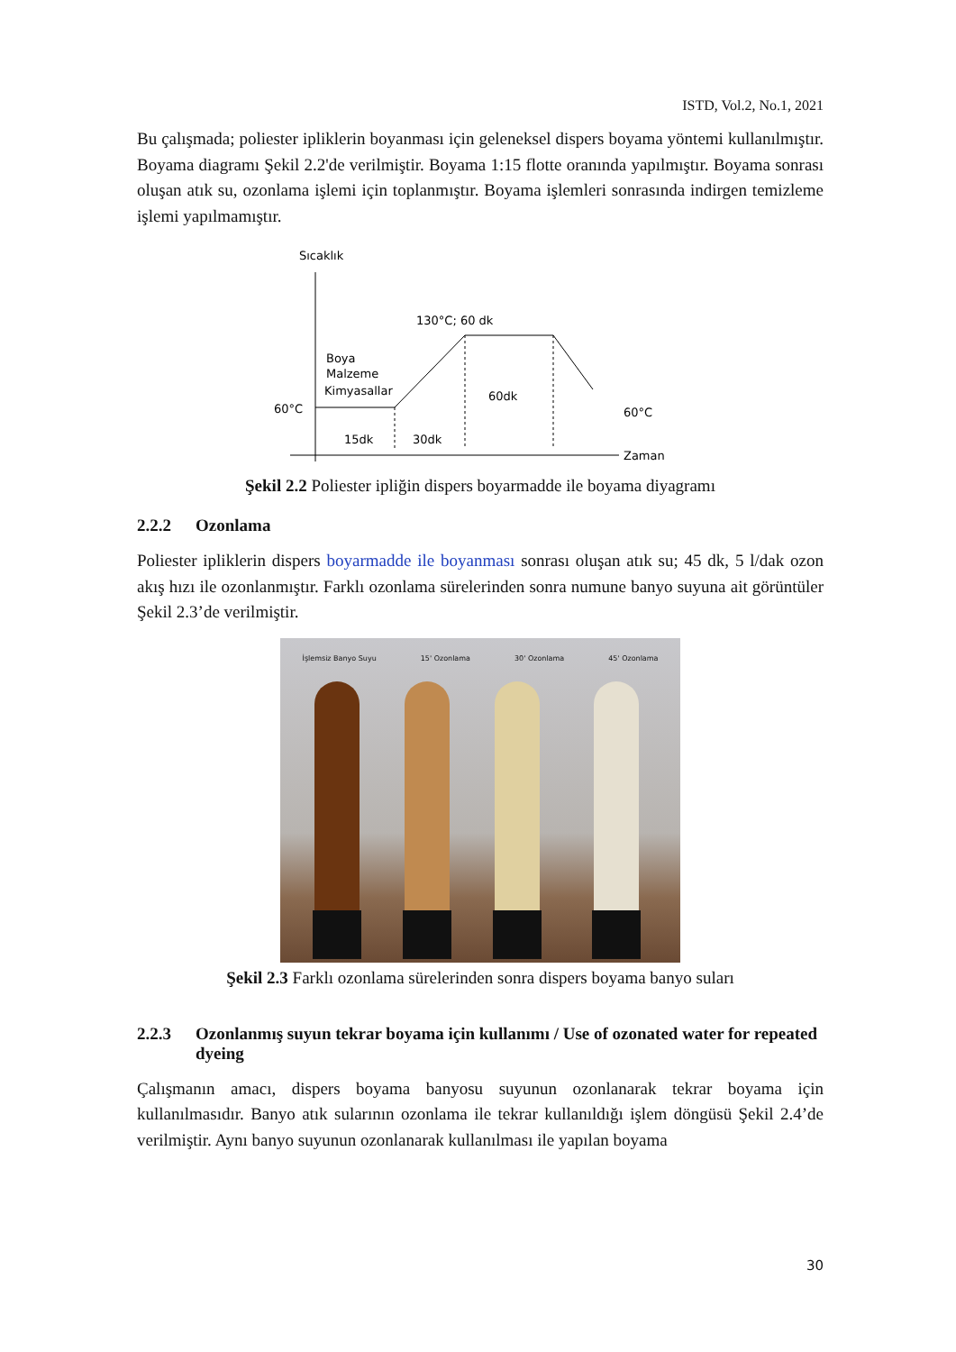ISTD, Vol.2, No.1, 2021
Bu çalışmada; poliester ipliklerin boyanması için geleneksel dispers boyama yöntemi kullanılmıştır. Boyama diagramı Şekil 2.2'de verilmiştir. Boyama 1:15 flotte oranında yapılmıştır. Boyama sonrası oluşan atık su, ozonlama işlemi için toplanmıştır. Boyama işlemleri sonrasında indirgen temizleme işlemi yapılmamıştır.
Sıcaklık
Zaman
130°C; 60 dk
Boya
Malzeme
Kimyasallar
60°C
60°C
15dk
30dk
60dk
Şekil 2.2 Poliester ipliğin dispers boyarmadde ile boyama diyagramı
2.2.2 Ozonlama
Poliester ipliklerin dispers boyarmadde ile boyanması sonrası oluşan atık su; 45 dk, 5 l/dak ozon akış hızı ile ozonlanmıştır. Farklı ozonlama sürelerinden sonra numune banyo suyuna ait görüntüler Şekil 2.3’de verilmiştir.
İşlemsiz Banyo Suyu 15' Ozonlama 30' Ozonlama 45' Ozonlama
Şekil 2.3 Farklı ozonlama sürelerinden sonra dispers boyama banyo suları
2.2.3 Ozonlanmış suyun tekrar boyama için kullanımı / Use of ozonated water for repeated dyeing
Çalışmanın amacı, dispers boyama banyosu suyunun ozonlanarak tekrar boyama için kullanılmasıdır. Banyo atık sularının ozonlama ile tekrar kullanıldığı işlem döngüsü Şekil 2.4’de verilmiştir. Aynı banyo suyunun ozonlanarak kullanılması ile yapılan boyama
30